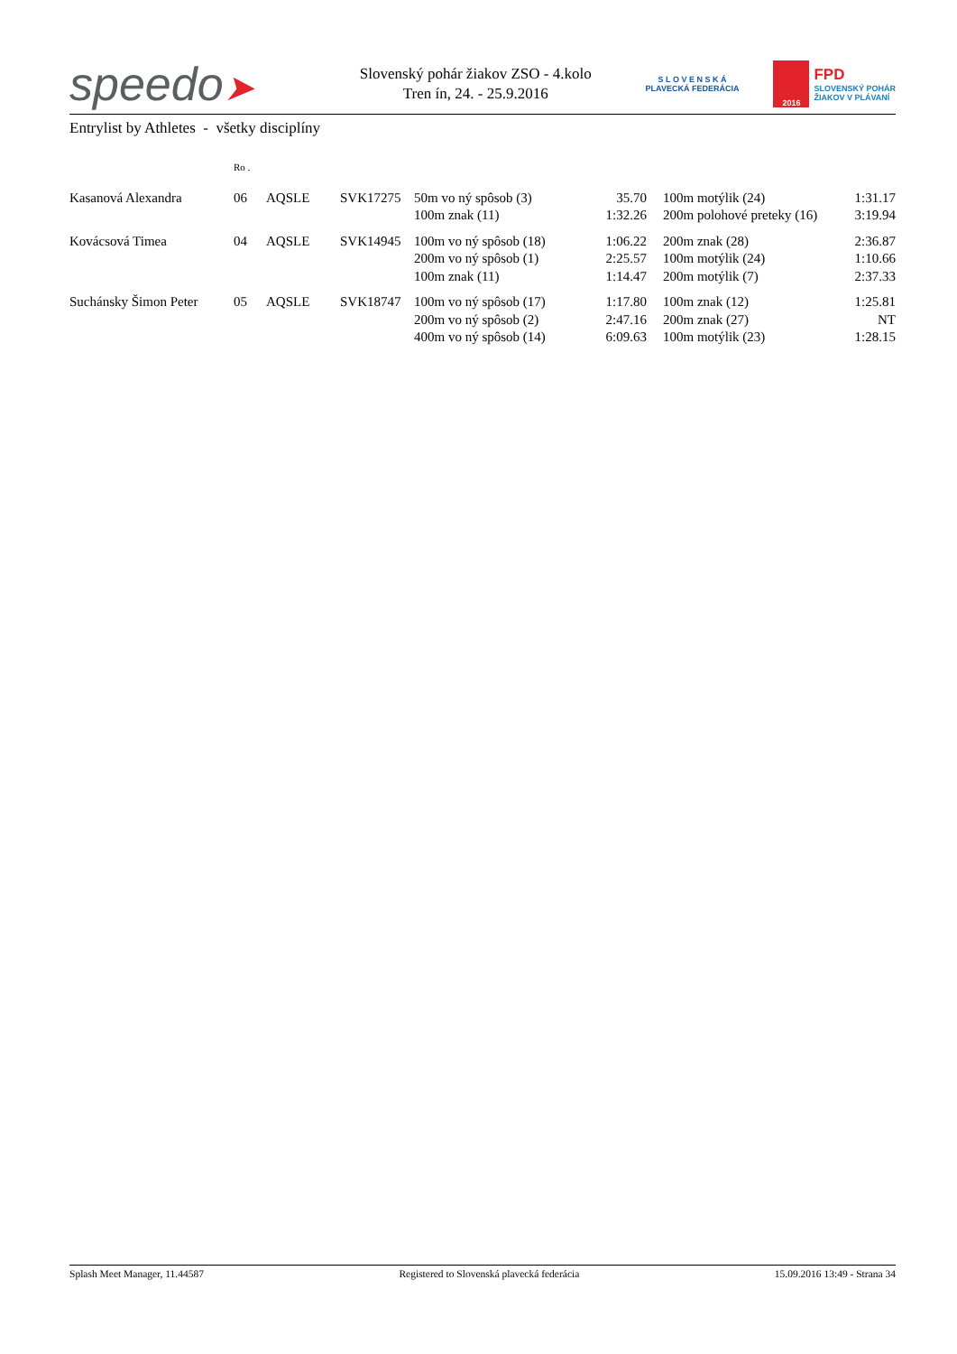speedo➤
Slovenský pohár žiakov ZSO - 4.kolo
Tren ín, 24. - 25.9.2016
S L O V E N S K Á
PLAVECKÁ FEDERÁCIA
2016
FPD
SLOVENSKÝ POHÁR
ŽIAKOV V PLÁVANÍ
Entrylist by Athletes - všetky disciplíny
| | Ro . | | | | | | | |
| Kasanová Alexandra | 06 | AQSLE | SVK17275 | 50m vo ný spôsob (3) | 35.70 | | 100m motýlik (24) | 1:31.17 |
| | | | | 100m znak (11) | 1:32.26 | | 200m polohové preteky (16) | 3:19.94 |
| Kovácsová Timea | 04 | AQSLE | SVK14945 | 100m vo ný spôsob (18) | 1:06.22 | | 200m znak (28) | 2:36.87 |
| | | | | 200m vo ný spôsob (1) | 2:25.57 | | 100m motýlik (24) | 1:10.66 |
| | | | | 100m znak (11) | 1:14.47 | | 200m motýlik (7) | 2:37.33 |
| Suchánsky Šimon Peter | 05 | AQSLE | SVK18747 | 100m vo ný spôsob (17) | 1:17.80 | | 100m znak (12) | 1:25.81 |
| | | | | 200m vo ný spôsob (2) | 2:47.16 | | 200m znak (27) | NT |
| | | | | 400m vo ný spôsob (14) | 6:09.63 | | 100m motýlik (23) | 1:28.15 |
Splash Meet Manager, 11.44587 Registered to Slovenská plavecká federácia 15.09.2016 13:49 - Strana 34